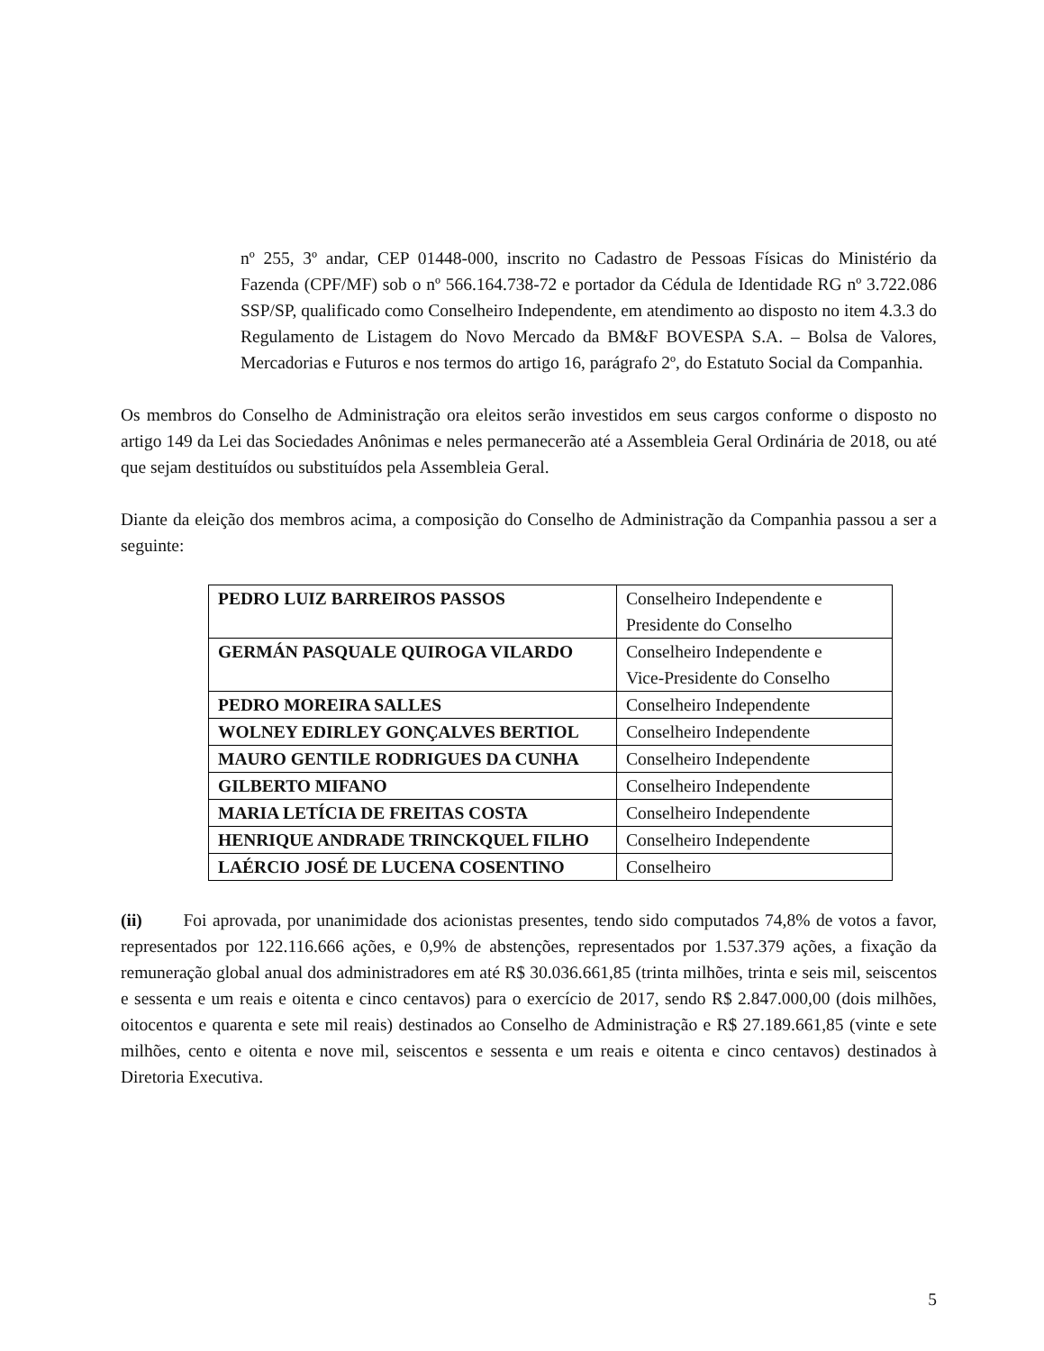nº 255, 3º andar, CEP 01448-000, inscrito no Cadastro de Pessoas Físicas do Ministério da Fazenda (CPF/MF) sob o nº 566.164.738-72 e portador da Cédula de Identidade RG nº 3.722.086 SSP/SP, qualificado como Conselheiro Independente, em atendimento ao disposto no item 4.3.3 do Regulamento de Listagem do Novo Mercado da BM&F BOVESPA S.A. – Bolsa de Valores, Mercadorias e Futuros e nos termos do artigo 16, parágrafo 2º, do Estatuto Social da Companhia.
Os membros do Conselho de Administração ora eleitos serão investidos em seus cargos conforme o disposto no artigo 149 da Lei das Sociedades Anônimas e neles permanecerão até a Assembleia Geral Ordinária de 2018, ou até que sejam destituídos ou substituídos pela Assembleia Geral.
Diante da eleição dos membros acima, a composição do Conselho de Administração da Companhia passou a ser a seguinte:
| PEDRO LUIZ BARREIROS PASSOS | Conselheiro Independente e Presidente do Conselho |
| GERMÁN PASQUALE QUIROGA VILARDO | Conselheiro Independente e Vice-Presidente do Conselho |
| PEDRO MOREIRA SALLES | Conselheiro Independente |
| WOLNEY EDIRLEY GONÇALVES BERTIOL | Conselheiro Independente |
| MAURO GENTILE RODRIGUES DA CUNHA | Conselheiro Independente |
| GILBERTO MIFANO | Conselheiro Independente |
| MARIA LETÍCIA DE FREITAS COSTA | Conselheiro Independente |
| HENRIQUE ANDRADE TRINCKQUEL FILHO | Conselheiro Independente |
| LAÉRCIO JOSÉ DE LUCENA COSENTINO | Conselheiro |
(ii) Foi aprovada, por unanimidade dos acionistas presentes, tendo sido computados 74,8% de votos a favor, representados por 122.116.666 ações, e 0,9% de abstenções, representados por 1.537.379 ações, a fixação da remuneração global anual dos administradores em até R$ 30.036.661,85 (trinta milhões, trinta e seis mil, seiscentos e sessenta e um reais e oitenta e cinco centavos) para o exercício de 2017, sendo R$ 2.847.000,00 (dois milhões, oitocentos e quarenta e sete mil reais) destinados ao Conselho de Administração e R$ 27.189.661,85 (vinte e sete milhões, cento e oitenta e nove mil, seiscentos e sessenta e um reais e oitenta e cinco centavos) destinados à Diretoria Executiva.
5